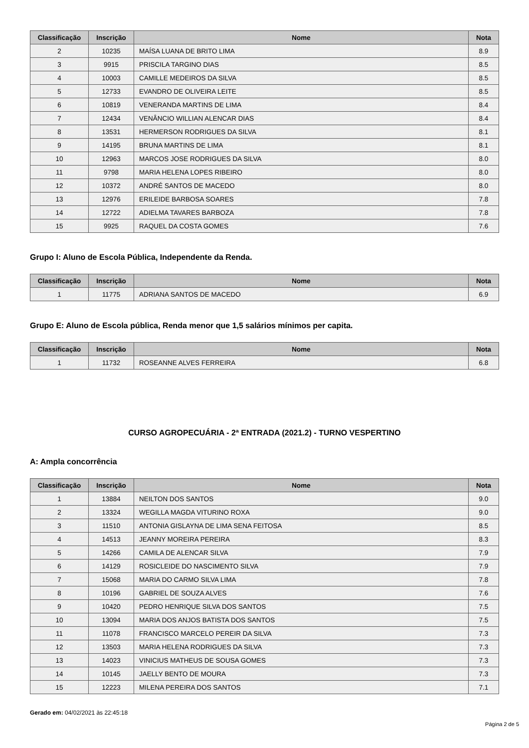| Classificação | Inscrição | Nome | Nota |
| --- | --- | --- | --- |
| 2 | 10235 | MAÍSA LUANA DE BRITO LIMA | 8.9 |
| 3 | 9915 | PRISCILA TARGINO DIAS | 8.5 |
| 4 | 10003 | CAMILLE MEDEIROS DA SILVA | 8.5 |
| 5 | 12733 | EVANDRO DE OLIVEIRA LEITE | 8.5 |
| 6 | 10819 | VENERANDA MARTINS DE LIMA | 8.4 |
| 7 | 12434 | VENÂNCIO WILLIAN ALENCAR DIAS | 8.4 |
| 8 | 13531 | HERMERSON RODRIGUES DA SILVA | 8.1 |
| 9 | 14195 | BRUNA MARTINS DE LIMA | 8.1 |
| 10 | 12963 | MARCOS JOSE RODRIGUES DA SILVA | 8.0 |
| 11 | 9798 | MARIA HELENA LOPES RIBEIRO | 8.0 |
| 12 | 10372 | ANDRÉ SANTOS DE MACEDO | 8.0 |
| 13 | 12976 | ERILEIDE BARBOSA SOARES | 7.8 |
| 14 | 12722 | ADIELMA TAVARES BARBOZA | 7.8 |
| 15 | 9925 | RAQUEL DA COSTA GOMES | 7.6 |
Grupo I: Aluno de Escola Pública, Independente da Renda.
| Classificação | Inscrição | Nome | Nota |
| --- | --- | --- | --- |
| 1 | 11775 | ADRIANA SANTOS DE MACEDO | 6.9 |
Grupo E: Aluno de Escola pública, Renda menor que 1,5 salários mínimos per capita.
| Classificação | Inscrição | Nome | Nota |
| --- | --- | --- | --- |
| 1 | 11732 | ROSEANNE ALVES FERREIRA | 6.8 |
CURSO AGROPECUÁRIA - 2ª ENTRADA (2021.2) - TURNO VESPERTINO
A: Ampla concorrência
| Classificação | Inscrição | Nome | Nota |
| --- | --- | --- | --- |
| 1 | 13884 | NEILTON DOS SANTOS | 9.0 |
| 2 | 13324 | WEGILLA MAGDA VITURINO ROXA | 9.0 |
| 3 | 11510 | ANTONIA GISLAYNA DE LIMA SENA FEITOSA | 8.5 |
| 4 | 14513 | JEANNY MOREIRA PEREIRA | 8.3 |
| 5 | 14266 | CAMILA DE ALENCAR SILVA | 7.9 |
| 6 | 14129 | ROSICLEIDE DO NASCIMENTO SILVA | 7.9 |
| 7 | 15068 | MARIA DO CARMO SILVA LIMA | 7.8 |
| 8 | 10196 | GABRIEL DE SOUZA ALVES | 7.6 |
| 9 | 10420 | PEDRO HENRIQUE SILVA DOS SANTOS | 7.5 |
| 10 | 13094 | MARIA DOS ANJOS BATISTA DOS SANTOS | 7.5 |
| 11 | 11078 | FRANCISCO MARCELO PEREIR DA SILVA | 7.3 |
| 12 | 13503 | MARIA HELENA RODRIGUES DA SILVA | 7.3 |
| 13 | 14023 | VINICIUS MATHEUS DE SOUSA GOMES | 7.3 |
| 14 | 10145 | JAELLY BENTO DE MOURA | 7.3 |
| 15 | 12223 | MILENA PEREIRA DOS SANTOS | 7.1 |
Gerado em: 04/02/2021 às 22:45:18
Página 2 de 5